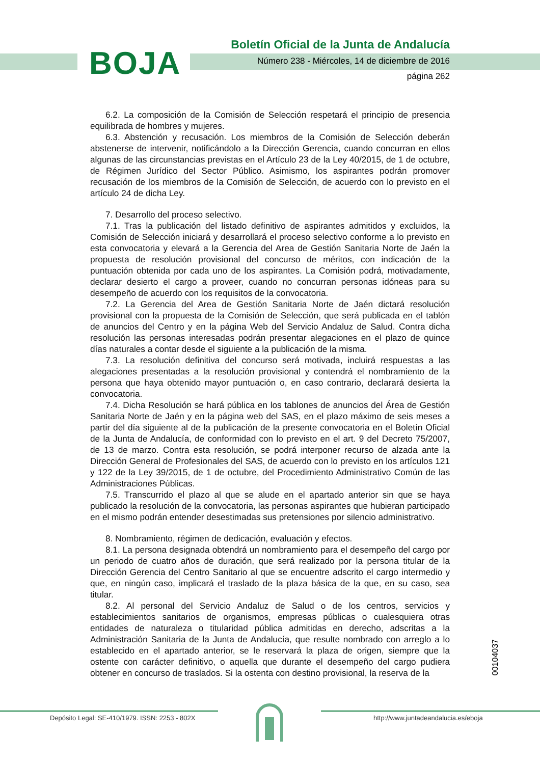BOJA
Boletín Oficial de la Junta de Andalucía
Número 238 - Miércoles, 14 de diciembre de 2016
página 262
6.2. La composición de la Comisión de Selección respetará el principio de presencia equilibrada de hombres y mujeres.
6.3. Abstención y recusación. Los miembros de la Comisión de Selección deberán abstenerse de intervenir, notificándolo a la Dirección Gerencia, cuando concurran en ellos algunas de las circunstancias previstas en el Artículo 23 de la Ley 40/2015, de 1 de octubre, de Régimen Jurídico del Sector Público. Asimismo, los aspirantes podrán promover recusación de los miembros de la Comisión de Selección, de acuerdo con lo previsto en el artículo 24 de dicha Ley.
7. Desarrollo del proceso selectivo.
7.1. Tras la publicación del listado definitivo de aspirantes admitidos y excluidos, la Comisión de Selección iniciará y desarrollará el proceso selectivo conforme a lo previsto en esta convocatoria y elevará a la Gerencia del Area de Gestión Sanitaria Norte de Jaén la propuesta de resolución provisional del concurso de méritos, con indicación de la puntuación obtenida por cada uno de los aspirantes. La Comisión podrá, motivadamente, declarar desierto el cargo a proveer, cuando no concurran personas idóneas para su desempeño de acuerdo con los requisitos de la convocatoria.
7.2. La Gerencia del Area de Gestión Sanitaria Norte de Jaén dictará resolución provisional con la propuesta de la Comisión de Selección, que será publicada en el tablón de anuncios del Centro y en la página Web del Servicio Andaluz de Salud. Contra dicha resolución las personas interesadas podrán presentar alegaciones en el plazo de quince días naturales a contar desde el siguiente a la publicación de la misma.
7.3. La resolución definitiva del concurso será motivada, incluirá respuestas a las alegaciones presentadas a la resolución provisional y contendrá el nombramiento de la persona que haya obtenido mayor puntuación o, en caso contrario, declarará desierta la convocatoria.
7.4. Dicha Resolución se hará pública en los tablones de anuncios del Área de Gestión Sanitaria Norte de Jaén y en la página web del SAS, en el plazo máximo de seis meses a partir del día siguiente al de la publicación de la presente convocatoria en el Boletín Oficial de la Junta de Andalucía, de conformidad con lo previsto en el art. 9 del Decreto 75/2007, de 13 de marzo. Contra esta resolución, se podrá interponer recurso de alzada ante la Dirección General de Profesionales del SAS, de acuerdo con lo previsto en los artículos 121 y 122 de la Ley 39/2015, de 1 de octubre, del Procedimiento Administrativo Común de las Administraciones Públicas.
7.5. Transcurrido el plazo al que se alude en el apartado anterior sin que se haya publicado la resolución de la convocatoria, las personas aspirantes que hubieran participado en el mismo podrán entender desestimadas sus pretensiones por silencio administrativo.
8. Nombramiento, régimen de dedicación, evaluación y efectos.
8.1. La persona designada obtendrá un nombramiento para el desempeño del cargo por un periodo de cuatro años de duración, que será realizado por la persona titular de la Dirección Gerencia del Centro Sanitario al que se encuentre adscrito el cargo intermedio y que, en ningún caso, implicará el traslado de la plaza básica de la que, en su caso, sea titular.
8.2. Al personal del Servicio Andaluz de Salud o de los centros, servicios y establecimientos sanitarios de organismos, empresas públicas o cualesquiera otras entidades de naturaleza o titularidad pública admitidas en derecho, adscritas a la Administración Sanitaria de la Junta de Andalucía, que resulte nombrado con arreglo a lo establecido en el apartado anterior, se le reservará la plaza de origen, siempre que la ostente con carácter definitivo, o aquella que durante el desempeño del cargo pudiera obtener en concurso de traslados. Si la ostenta con destino provisional, la reserva de la
00104037
Depósito Legal: SE-410/1979. ISSN: 2253 - 802X
http://www.juntadeandalucia.es/eboja